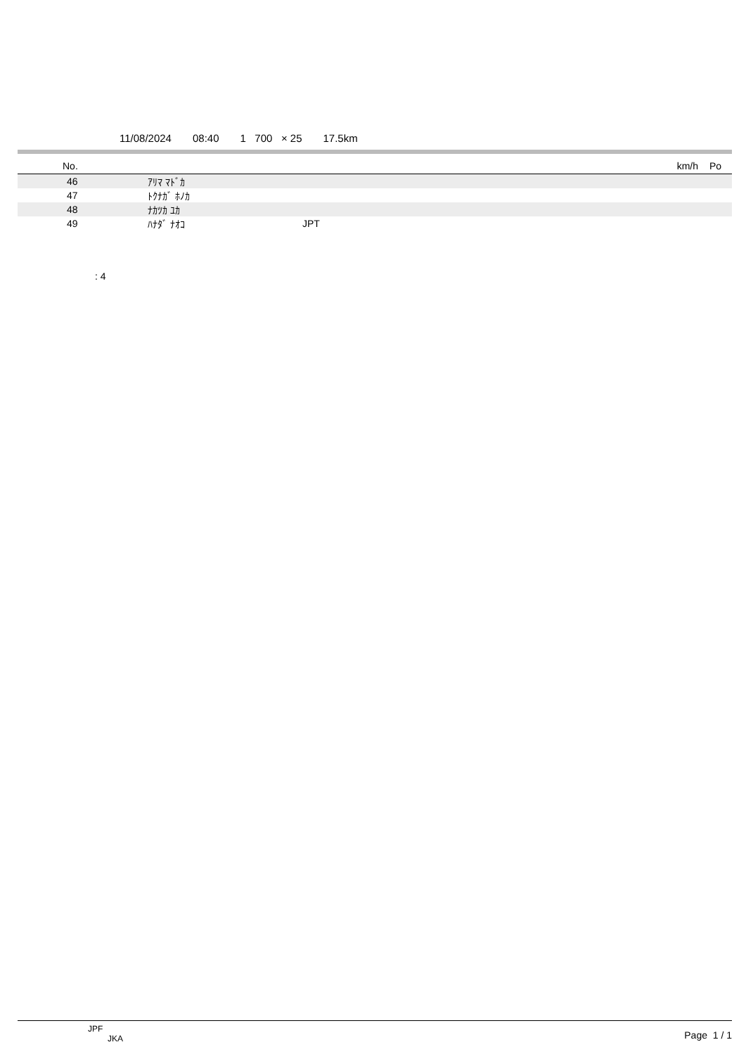11/08/2024 08:40 1 700 × 25 17.5km
| No. | | | km/h | Po |
| --- | --- | --- | --- | --- |
| 46 | ｱﾘﾏ ﾏﾄﾞｶ | | | |
| 47 | ﾄｸﾅｶﾞ ﾎﾉｶ | | | |
| 48 | ﾅｶﾂｶ ﾕｶ | | | |
| 49 | ﾊﾅﾀﾞ ﾅｵｺ | JPT | | |
: 4
JPF
JKA
Page 1 / 1